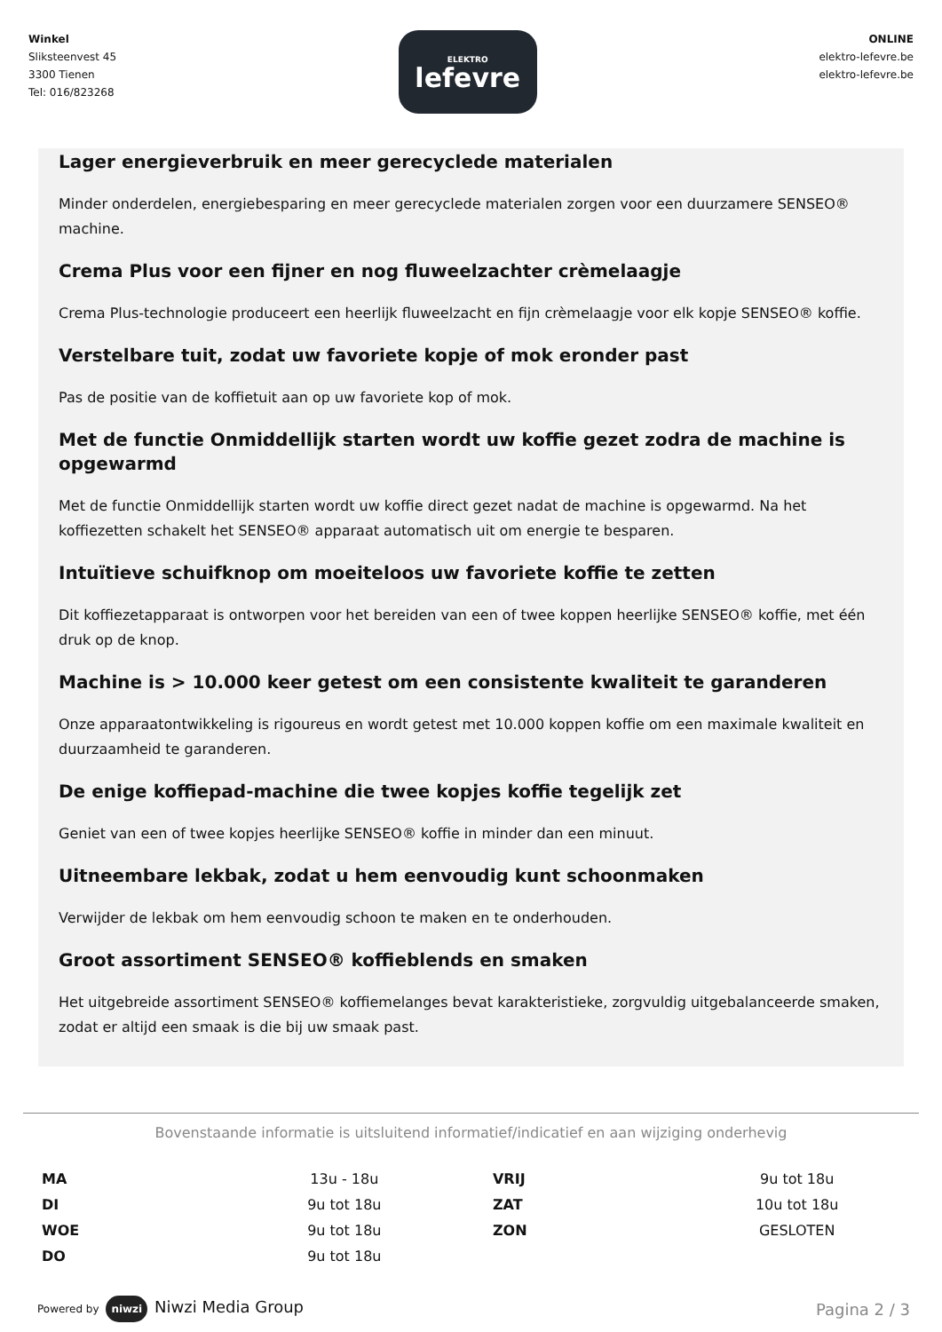Winkel
Sliksteenvest 45
3300 Tienen
Tel: 016/823268
ELEKTRO
lefevre
ONLINE
elektro-lefevre.be
elektro-lefevre.be
Lager energieverbruik en meer gerecyclede materialen
Minder onderdelen, energiebesparing en meer gerecyclede materialen zorgen voor een duurzamere SENSEO® machine.
Crema Plus voor een fijner en nog fluweelzachter crèmelaagje
Crema Plus-technologie produceert een heerlijk fluweelzacht en fijn crèmelaagje voor elk kopje SENSEO® koffie.
Verstelbare tuit, zodat uw favoriete kopje of mok eronder past
Pas de positie van de koffietuit aan op uw favoriete kop of mok.
Met de functie Onmiddellijk starten wordt uw koffie gezet zodra de machine is opgewarmd
Met de functie Onmiddellijk starten wordt uw koffie direct gezet nadat de machine is opgewarmd. Na het koffiezetten schakelt het SENSEO® apparaat automatisch uit om energie te besparen.
Intuïtieve schuifknop om moeiteloos uw favoriete koffie te zetten
Dit koffiezetapparaat is ontworpen voor het bereiden van een of twee koppen heerlijke SENSEO® koffie, met één druk op de knop.
Machine is > 10.000 keer getest om een consistente kwaliteit te garanderen
Onze apparaatontwikkeling is rigoureus en wordt getest met 10.000 koppen koffie om een maximale kwaliteit en duurzaamheid te garanderen.
De enige koffiepad-machine die twee kopjes koffie tegelijk zet
Geniet van een of twee kopjes heerlijke SENSEO® koffie in minder dan een minuut.
Uitneembare lekbak, zodat u hem eenvoudig kunt schoonmaken
Verwijder de lekbak om hem eenvoudig schoon te maken en te onderhouden.
Groot assortiment SENSEO® koffieblends en smaken
Het uitgebreide assortiment SENSEO® koffiemelanges bevat karakteristieke, zorgvuldig uitgebalanceerde smaken, zodat er altijd een smaak is die bij uw smaak past.
Bovenstaande informatie is uitsluitend informatief/indicatief en aan wijziging onderhevig
| MA | 13u - 18u | VRIJ | 9u tot 18u |
| DI | 9u tot 18u | ZAT | 10u tot 18u |
| WOE | 9u tot 18u | ZON | GESLOTEN |
| DO | 9u tot 18u | | |
Powered by niwzi Niwzi Media Group
Pagina 2 / 3